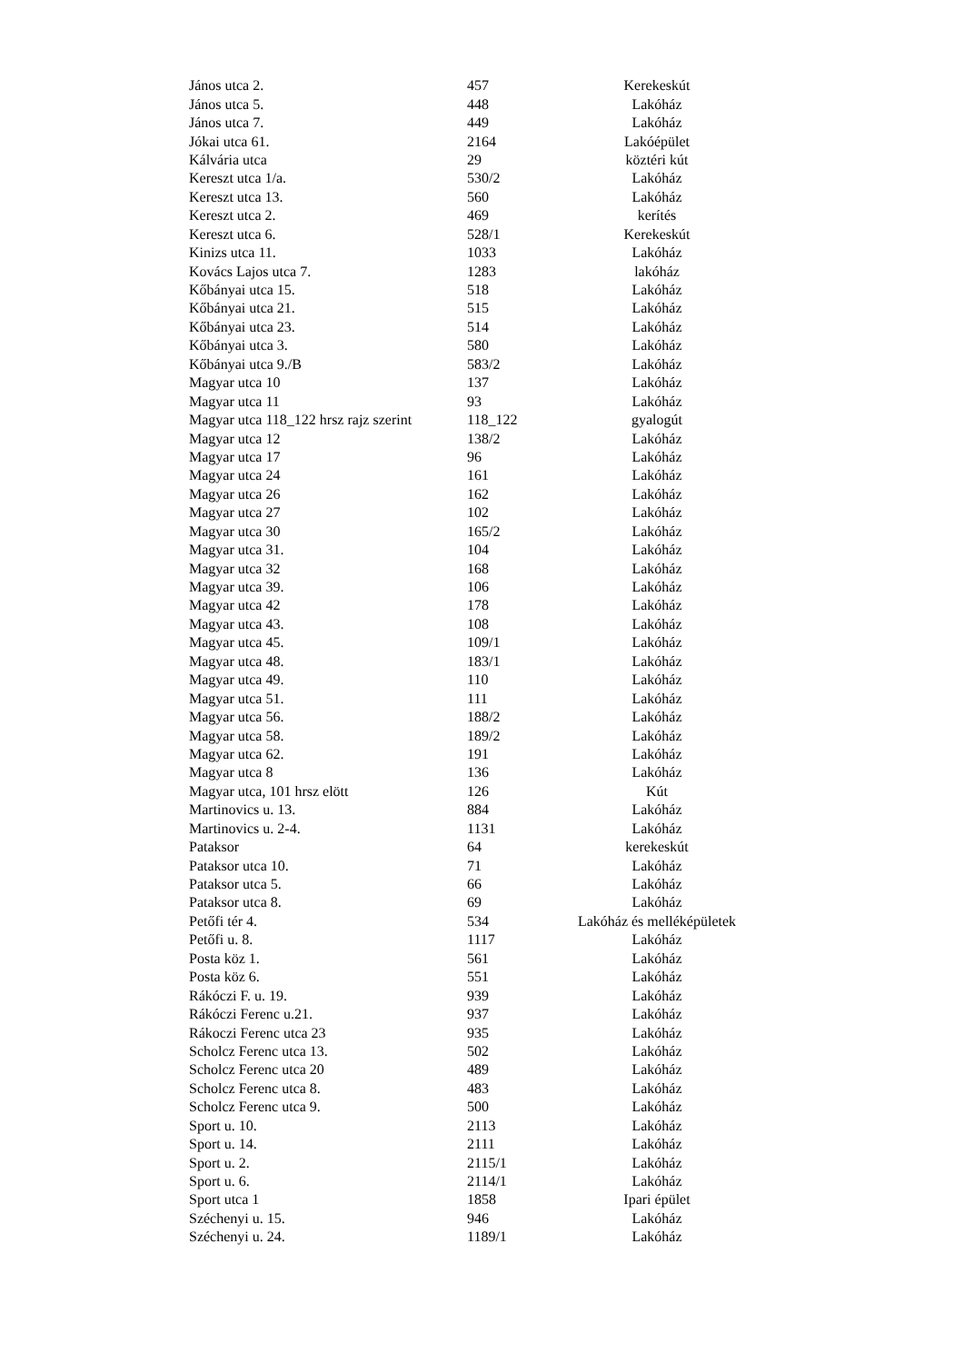| János utca 2. | 457 | Kerekeskút |
| János utca 5. | 448 | Lakóház |
| János utca 7. | 449 | Lakóház |
| Jókai utca 61. | 2164 | Lakóépület |
| Kálvária utca | 29 | köztéri kút |
| Kereszt utca 1/a. | 530/2 | Lakóház |
| Kereszt utca 13. | 560 | Lakóház |
| Kereszt utca 2. | 469 | kerítés |
| Kereszt utca 6. | 528/1 | Kerekeskút |
| Kinizs utca 11. | 1033 | Lakóház |
| Kovács Lajos utca 7. | 1283 | lakóház |
| Kőbányai utca 15. | 518 | Lakóház |
| Kőbányai utca 21. | 515 | Lakóház |
| Kőbányai utca 23. | 514 | Lakóház |
| Kőbányai utca 3. | 580 | Lakóház |
| Kőbányai utca 9./B | 583/2 | Lakóház |
| Magyar utca 10 | 137 | Lakóház |
| Magyar utca 11 | 93 | Lakóház |
| Magyar utca 118_122 hrsz rajz szerint | 118_122 | gyalogút |
| Magyar utca 12 | 138/2 | Lakóház |
| Magyar utca 17 | 96 | Lakóház |
| Magyar utca 24 | 161 | Lakóház |
| Magyar utca 26 | 162 | Lakóház |
| Magyar utca 27 | 102 | Lakóház |
| Magyar utca 30 | 165/2 | Lakóház |
| Magyar utca 31. | 104 | Lakóház |
| Magyar utca 32 | 168 | Lakóház |
| Magyar utca 39. | 106 | Lakóház |
| Magyar utca 42 | 178 | Lakóház |
| Magyar utca 43. | 108 | Lakóház |
| Magyar utca 45. | 109/1 | Lakóház |
| Magyar utca 48. | 183/1 | Lakóház |
| Magyar utca 49. | 110 | Lakóház |
| Magyar utca 51. | 111 | Lakóház |
| Magyar utca 56. | 188/2 | Lakóház |
| Magyar utca 58. | 189/2 | Lakóház |
| Magyar utca 62. | 191 | Lakóház |
| Magyar utca 8 | 136 | Lakóház |
| Magyar utca, 101 hrsz elött | 126 | Kút |
| Martinovics u. 13. | 884 | Lakóház |
| Martinovics u. 2-4. | 1131 | Lakóház |
| Pataksor | 64 | kerekeskút |
| Pataksor utca 10. | 71 | Lakóház |
| Pataksor utca 5. | 66 | Lakóház |
| Pataksor utca 8. | 69 | Lakóház |
| Petőfi tér 4. | 534 | Lakóház és melléképületek |
| Petőfi u. 8. | 1117 | Lakóház |
| Posta köz 1. | 561 | Lakóház |
| Posta köz 6. | 551 | Lakóház |
| Rákóczi F. u. 19. | 939 | Lakóház |
| Rákóczi Ferenc u.21. | 937 | Lakóház |
| Rákoczi Ferenc utca 23 | 935 | Lakóház |
| Scholcz Ferenc utca 13. | 502 | Lakóház |
| Scholcz Ferenc utca 20 | 489 | Lakóház |
| Scholcz Ferenc utca 8. | 483 | Lakóház |
| Scholcz Ferenc utca 9. | 500 | Lakóház |
| Sport u. 10. | 2113 | Lakóház |
| Sport u. 14. | 2111 | Lakóház |
| Sport u. 2. | 2115/1 | Lakóház |
| Sport u. 6. | 2114/1 | Lakóház |
| Sport utca 1 | 1858 | Ipari épület |
| Széchenyi u. 15. | 946 | Lakóház |
| Széchenyi u. 24. | 1189/1 | Lakóház |